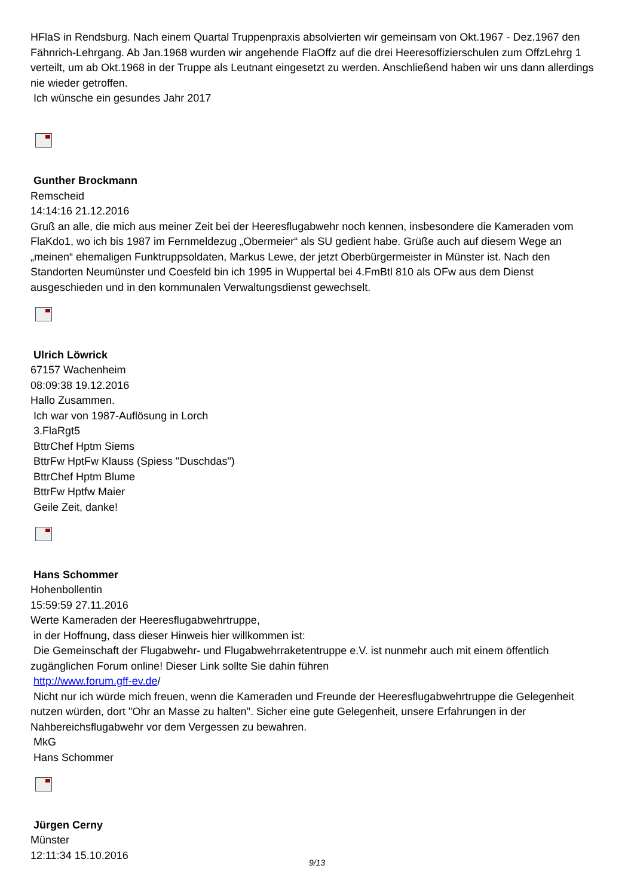HFlaS in Rendsburg. Nach einem Quartal Truppenpraxis absolvierten wir gemeinsam von Okt.1967 - Dez.1967 den Fähnrich-Lehrgang. Ab Jan.1968 wurden wir angehende FlaOffz auf die drei Heeresoffizierschulen zum OffzLehrg 1 verteilt, um ab Okt.1968 in der Truppe als Leutnant eingesetzt zu werden. Anschließend haben wir uns dann allerdings nie wieder getroffen.
Ich wünsche ein gesundes Jahr 2017
Gunther Brockmann
Remscheid
14:14:16 21.12.2016
Gruß an alle, die mich aus meiner Zeit bei der Heeresflugabwehr noch kennen, insbesondere die Kameraden vom FlaKdo1, wo ich bis 1987 im Fernmeldezug „Obermeier“ als SU gedient habe. Grüße auch auf diesem Wege an „meinen“ ehemaligen Funktruppsoldaten, Markus Lewe, der jetzt Oberbürgermeister in Münster ist. Nach den Standorten Neumünster und Coesfeld bin ich 1995 in Wuppertal bei 4.FmBtl 810 als OFw aus dem Dienst ausgeschieden und in den kommunalen Verwaltungsdienst gewechselt.
Ulrich Löwrick
67157 Wachenheim
08:09:38 19.12.2016
Hallo Zusammen.
Ich war von 1987-Auflösung in Lorch
3.FlaRgt5
BttrChef Hptm Siems
BttrFw HptFw Klauss (Spiess "Duschdas")
BttrChef Hptm Blume
BttrFw Hptfw Maier
Geile Zeit, danke!
Hans Schommer
Hohenbollentin
15:59:59 27.11.2016
Werte Kameraden der Heeresflugabwehrtruppe,
in der Hoffnung, dass dieser Hinweis hier willkommen ist:
Die Gemeinschaft der Flugabwehr- und Flugabwehrraketentruppe e.V. ist nunmehr auch mit einem öffentlich zugänglichen Forum online! Dieser Link sollte Sie dahin führen
http://www.forum.gff-ev.de/
Nicht nur ich würde mich freuen, wenn die Kameraden und Freunde der Heeresflugabwehrtruppe die Gelegenheit nutzen würden, dort "Ohr an Masse zu halten". Sicher eine gute Gelegenheit, unsere Erfahrungen in der Nahbereichsflugabwehr vor dem Vergessen zu bewahren.
MkG
Hans Schommer
Jürgen Cerny
Münster
12:11:34 15.10.2016
9/13